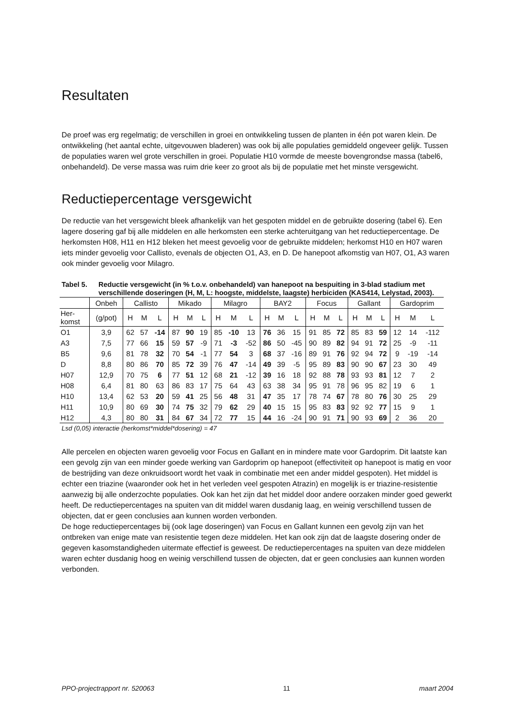Resultaten
De proef was erg regelmatig; de verschillen in groei en ontwikkeling tussen de planten in één pot waren klein. De ontwikkeling (het aantal echte, uitgevouwen bladeren) was ook bij alle populaties gemiddeld ongeveer gelijk. Tussen de populaties waren wel grote verschillen in groei. Populatie H10 vormde de meeste bovengrondse massa (tabel6, onbehandeld). De verse massa was ruim drie keer zo groot als bij de populatie met het minste versgewicht.
Reductiepercentage versgewicht
De reductie van het versgewicht bleek afhankelijk van het gespoten middel en de gebruikte dosering (tabel 6). Een lagere dosering gaf bij alle middelen en alle herkomsten een sterke achteruitgang van het reductiepercentage. De herkomsten H08, H11 en H12 bleken het meest gevoelig voor de gebruikte middelen; herkomst H10 en H07 waren iets minder gevoelig voor Callisto, evenals de objecten O1, A3, en D. De hanepoot afkomstig van H07, O1, A3 waren ook minder gevoelig voor Milagro.
Tabel 5. Reductie versgewicht (in % t.o.v. onbehandeld) van hanepoot na bespuiting in 3-blad stadium met verschillende doseringen (H, M, L: hoogste, middelste, laagste) herbiciden (KAS414, Lelystad, 2003).
| | Onbeh | Callisto | | | Mikado | | | Milagro | | | BAY2 | | | Focus | | | Gallant | | | Gardoprim | | |
| --- | --- | --- | --- | --- | --- | --- | --- | --- | --- | --- | --- | --- | --- | --- | --- | --- | --- | --- | --- | --- | --- | --- |
| Her- komst | (g/pot) | H | M | L | H | M | L | H | M | L | H | M | L | H | M | L | H | M | L | H | M | L |
| O1 | 3,9 | 62 | 57 | -14 | 87 | 90 | 19 | 85 | -10 | 13 | 76 | 36 | 15 | 91 | 85 | 72 | 85 | 83 | 59 | 12 | 14 | -112 |
| A3 | 7,5 | 77 | 66 | 15 | 59 | 57 | -9 | 71 | -3 | -52 | 86 | 50 | -45 | 90 | 89 | 82 | 94 | 91 | 72 | 25 | -9 | -11 |
| B5 | 9,6 | 81 | 78 | 32 | 70 | 54 | -1 | 77 | 54 | 3 | 68 | 37 | -16 | 89 | 91 | 76 | 92 | 94 | 72 | 9 | -19 | -14 |
| D | 8,8 | 80 | 86 | 70 | 85 | 72 | 39 | 76 | 47 | -14 | 49 | 39 | -5 | 95 | 89 | 83 | 90 | 90 | 67 | 23 | 30 | 49 |
| H07 | 12,9 | 70 | 75 | 6 | 77 | 51 | 12 | 68 | 21 | -12 | 39 | 16 | 18 | 92 | 88 | 78 | 93 | 93 | 81 | 12 | 7 | 2 |
| H08 | 6,4 | 81 | 80 | 63 | 86 | 83 | 17 | 75 | 64 | 43 | 63 | 38 | 34 | 95 | 91 | 78 | 96 | 95 | 82 | 19 | 6 | 1 |
| H10 | 13,4 | 62 | 53 | 20 | 59 | 41 | 25 | 56 | 48 | 31 | 47 | 35 | 17 | 78 | 74 | 67 | 78 | 80 | 76 | 30 | 25 | 29 |
| H11 | 10,9 | 80 | 69 | 30 | 74 | 75 | 32 | 79 | 62 | 29 | 40 | 15 | 15 | 95 | 83 | 83 | 92 | 92 | 77 | 15 | 9 | 1 |
| H12 | 4,3 | 80 | 80 | 31 | 84 | 67 | 34 | 72 | 77 | 15 | 44 | 16 | -24 | 90 | 91 | 71 | 90 | 93 | 69 | 2 | 36 | 20 |
Lsd (0,05) interactie (herkomst*middel*dosering) = 47
Alle percelen en objecten waren gevoelig voor Focus en Gallant en in mindere mate voor Gardoprim. Dit laatste kan een gevolg zijn van een minder goede werking van Gardoprim op hanepoot (effectiviteit op hanepoot is matig en voor de bestrijding van deze onkruidsoort wordt het vaak in combinatie met een ander middel gespoten). Het middel is echter een triazine (waaronder ook het in het verleden veel gespoten Atrazin) en mogelijk is er triazine-resistentie aanwezig bij alle onderzochte populaties. Ook kan het zijn dat het middel door andere oorzaken minder goed gewerkt heeft. De reductiepercentages na spuiten van dit middel waren dusdanig laag, en weinig verschillend tussen de objecten, dat er geen conclusies aan kunnen worden verbonden.
De hoge reductiepercentages bij (ook lage doseringen) van Focus en Gallant kunnen een gevolg zijn van het ontbreken van enige mate van resistentie tegen deze middelen. Het kan ook zijn dat de laagste dosering onder de gegeven kasomstandigheden uitermate effectief is geweest. De reductiepercentages na spuiten van deze middelen waren echter dusdanig hoog en weinig verschillend tussen de objecten, dat er geen conclusies aan kunnen worden verbonden.
PPO-projectrapport nr. 520063 11 maart 2004